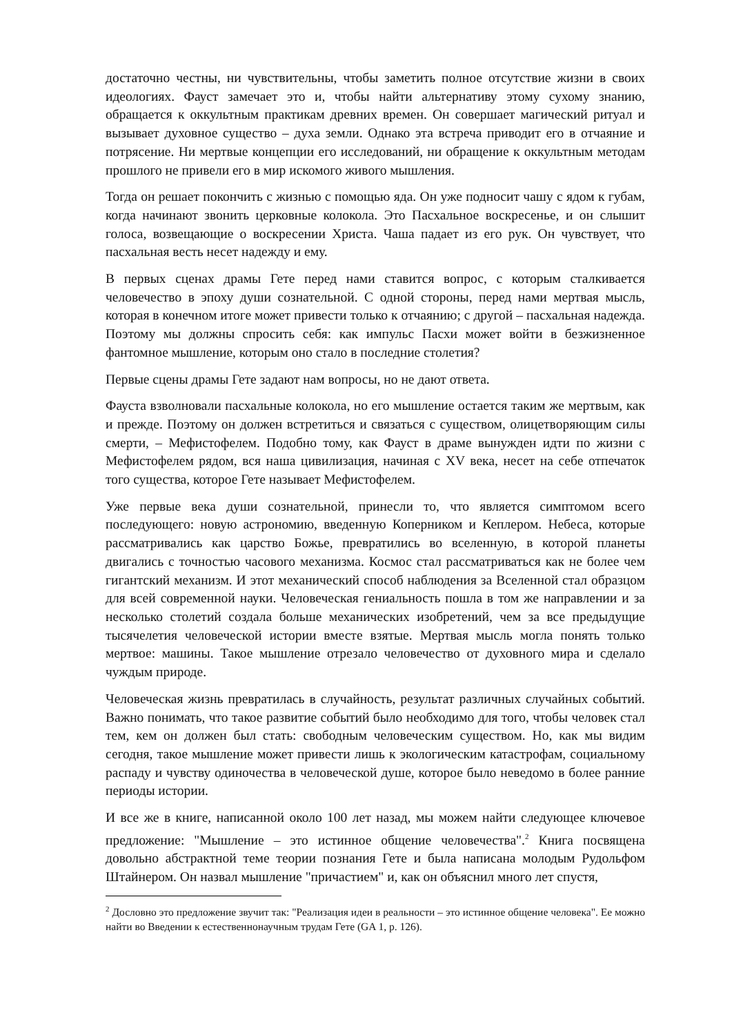достаточно честны, ни чувствительны, чтобы заметить полное отсутствие жизни в своих идеологиях. Фауст замечает это и, чтобы найти альтернативу этому сухому знанию, обращается к оккультным практикам древних времен. Он совершает магический ритуал и вызывает духовное существо – духа земли. Однако эта встреча приводит его в отчаяние и потрясение. Ни мертвые концепции его исследований, ни обращение к оккультным методам прошлого не привели его в мир искомого живого мышления.
Тогда он решает покончить с жизнью с помощью яда. Он уже подносит чашу с ядом к губам, когда начинают звонить церковные колокола. Это Пасхальное воскресенье, и он слышит голоса, возвещающие о воскресении Христа. Чаша падает из его рук. Он чувствует, что пасхальная весть несет надежду и ему.
В первых сценах драмы Гете перед нами ставится вопрос, с которым сталкивается человечество в эпоху души сознательной. С одной стороны, перед нами мертвая мысль, которая в конечном итоге может привести только к отчаянию; с другой – пасхальная надежда. Поэтому мы должны спросить себя: как импульс Пасхи может войти в безжизненное фантомное мышление, которым оно стало в последние столетия?
Первые сцены драмы Гете задают нам вопросы, но не дают ответа.
Фауста взволновали пасхальные колокола, но его мышление остается таким же мертвым, как и прежде. Поэтому он должен встретиться и связаться с существом, олицетворяющим силы смерти, – Мефистофелем. Подобно тому, как Фауст в драме вынужден идти по жизни с Мефистофелем рядом, вся наша цивилизация, начиная с XV века, несет на себе отпечаток того существа, которое Гете называет Мефистофелем.
Уже первые века души сознательной, принесли то, что является симптомом всего последующего: новую астрономию, введенную Коперником и Кеплером. Небеса, которые рассматривались как царство Божье, превратились во вселенную, в которой планеты двигались с точностью часового механизма. Космос стал рассматриваться как не более чем гигантский механизм. И этот механический способ наблюдения за Вселенной стал образцом для всей современной науки. Человеческая гениальность пошла в том же направлении и за несколько столетий создала больше механических изобретений, чем за все предыдущие тысячелетия человеческой истории вместе взятые. Мертвая мысль могла понять только мертвое: машины. Такое мышление отрезало человечество от духовного мира и сделало чуждым природе.
Человеческая жизнь превратилась в случайность, результат различных случайных событий. Важно понимать, что такое развитие событий было необходимо для того, чтобы человек стал тем, кем он должен был стать: свободным человеческим существом. Но, как мы видим сегодня, такое мышление может привести лишь к экологическим катастрофам, социальному распаду и чувству одиночества в человеческой душе, которое было неведомо в более ранние периоды истории.
И все же в книге, написанной около 100 лет назад, мы можем найти следующее ключевое предложение: "Мышление – это истинное общение человечества".<sup>2</sup> Книга посвящена довольно абстрактной теме теории познания Гете и была написана молодым Рудольфом Штайнером. Он назвал мышление "причастием" и, как он объяснил много лет спустя,
<sup>2</sup> Дословно это предложение звучит так: "Реализация идеи в реальности – это истинное общение человека". Ее можно найти во Введении к естественнонаучным трудам Гете (GA 1, p. 126).